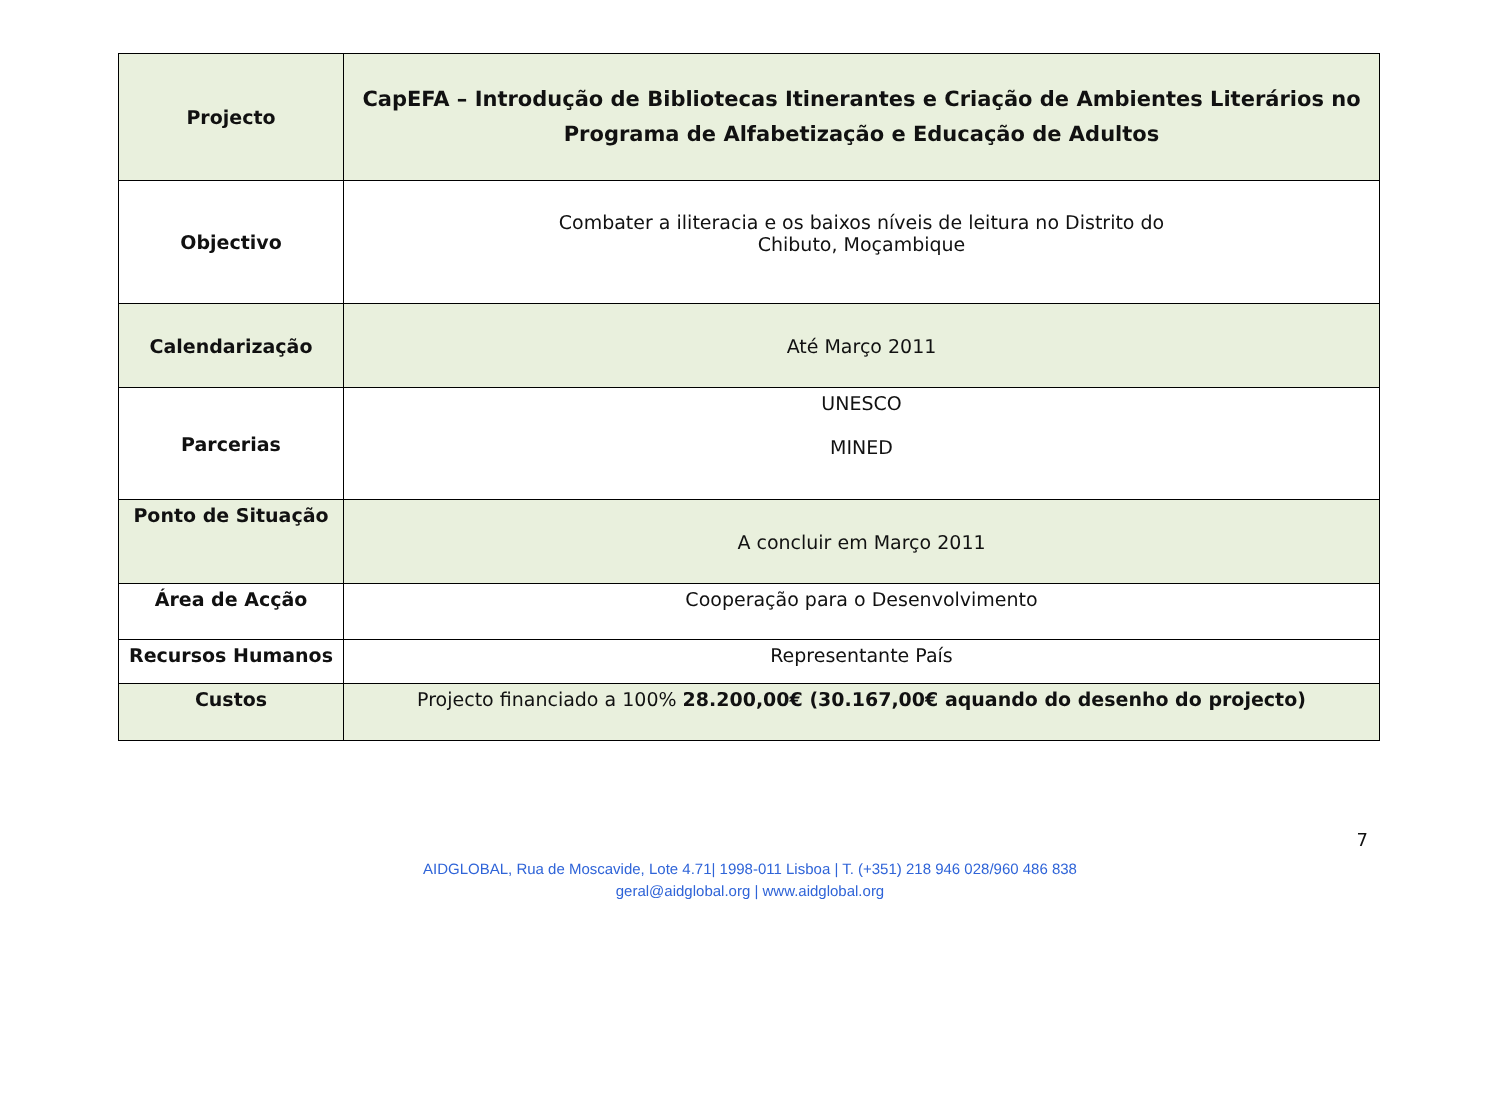| Projecto | CapEFA – Introdução de Bibliotecas Itinerantes e Criação de Ambientes Literários no Programa de Alfabetização e Educação de Adultos |
| Objectivo | Combater a iliteracia e os baixos níveis de leitura no Distrito do Chibuto, Moçambique |
| Calendarização | Até Março 2011 |
| Parcerias | UNESCO MINED |
| Ponto de Situação | A concluir em Março 2011 |
| Área de Acção | Cooperação para o Desenvolvimento |
| Recursos Humanos | Representante País |
| Custos | Projecto financiado a 100% 28.200,00€ (30.167,00€ aquando do desenho do projecto) |
7
AIDGLOBAL, Rua de Moscavide, Lote 4.71| 1998-011 Lisboa | T. (+351) 218 946 028/960 486 838
geral@aidglobal.org | www.aidglobal.org